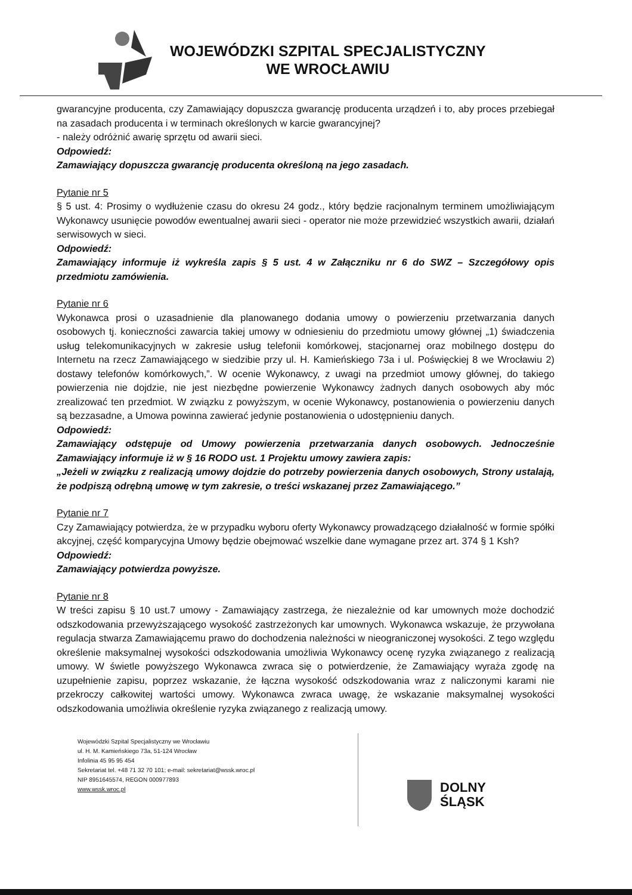WOJEWÓDZKI SZPITAL SPECJALISTYCZNY
WE WROCŁAWIU
gwarancyjne producenta, czy Zamawiający dopuszcza gwarancję producenta urządzeń i to, aby proces przebiegał na zasadach producenta i w terminach określonych w karcie gwarancyjnej?
- należy odróżnić awarię sprzętu od awarii sieci.
Odpowiedź:
Zamawiający dopuszcza gwarancję producenta określoną na jego zasadach.
Pytanie nr 5
§ 5 ust. 4: Prosimy o wydłużenie czasu do okresu 24 godz., który będzie racjonalnym terminem umożliwiającym Wykonawcy usunięcie powodów ewentualnej awarii sieci - operator nie może przewidzieć wszystkich awarii, działań serwisowych w sieci.
Odpowiedź:
Zamawiający informuje iż wykreśla zapis § 5 ust. 4 w Załączniku nr 6 do SWZ – Szczegółowy opis przedmiotu zamówienia.
Pytanie nr 6
Wykonawca prosi o uzasadnienie dla planowanego dodania umowy o powierzeniu przetwarzania danych osobowych tj. konieczności zawarcia takiej umowy w odniesieniu do przedmiotu umowy głównej „1) świadczenia usług telekomunikacyjnych w zakresie usług telefonii komórkowej, stacjonarnej oraz mobilnego dostępu do Internetu na rzecz Zamawiającego w siedzibie przy ul. H. Kamieńskiego 73a i ul. Poświęckiej 8 we Wrocławiu 2) dostawy telefonów komórkowych,”. W ocenie Wykonawcy, z uwagi na przedmiot umowy głównej, do takiego powierzenia nie dojdzie, nie jest niezbędne powierzenie Wykonawcy żadnych danych osobowych aby móc zrealizować ten przedmiot. W związku z powyższym, w ocenie Wykonawcy, postanowienia o powierzeniu danych są bezzasadne, a Umowa powinna zawierać jedynie postanowienia o udostępnieniu danych.
Odpowiedź:
Zamawiający odstępuje od Umowy powierzenia przetwarzania danych osobowych. Jednocześnie Zamawiający informuje iż w § 16 RODO ust. 1 Projektu umowy zawiera zapis:
„Jeżeli w związku z realizacją umowy dojdzie do potrzeby powierzenia danych osobowych, Strony ustalają, że podpiszą odrębną umowę w tym zakresie, o treści wskazanej przez Zamawiającego.”
Pytanie nr 7
Czy Zamawiający potwierdza, że w przypadku wyboru oferty Wykonawcy prowadzącego działalność w formie spółki akcyjnej, część komparycyjna Umowy będzie obejmować wszelkie dane wymagane przez art. 374 § 1 Ksh?
Odpowiedź:
Zamawiający potwierdza powyższe.
Pytanie nr 8
W treści zapisu § 10 ust.7 umowy - Zamawiający zastrzega, że niezależnie od kar umownych może dochodzić odszkodowania przewyższającego wysokość zastrzeżonych kar umownych. Wykonawca wskazuje, że przywołana regulacja stwarza Zamawiającemu prawo do dochodzenia należności w nieograniczonej wysokości. Z tego względu określenie maksymalnej wysokości odszkodowania umożliwia Wykonawcy ocenę ryzyka związanego z realizacją umowy. W świetle powyższego Wykonawca zwraca się o potwierdzenie, że Zamawiający wyraża zgodę na uzupełnienie zapisu, poprzez wskazanie, że łączna wysokość odszkodowania wraz z naliczonymi karami nie przekroczy całkowitej wartości umowy. Wykonawca zwraca uwagę, że wskazanie maksymalnej wysokości odszkodowania umożliwia określenie ryzyka związanego z realizacją umowy.
Wojewódzki Szpital Specjalistyczny we Wrocławiu
ul. H. M. Kamieńskiego 73a, 51-124 Wrocław
Infolinia 45 95 95 454
Sekretariat tel. +48 71 32 70 101; e-mail: sekretariat@wssk.wroc.pl
NIP 8951645574, REGON 000977893
www.wssk.wroc.pl
DOLNY
ŚLĄSK